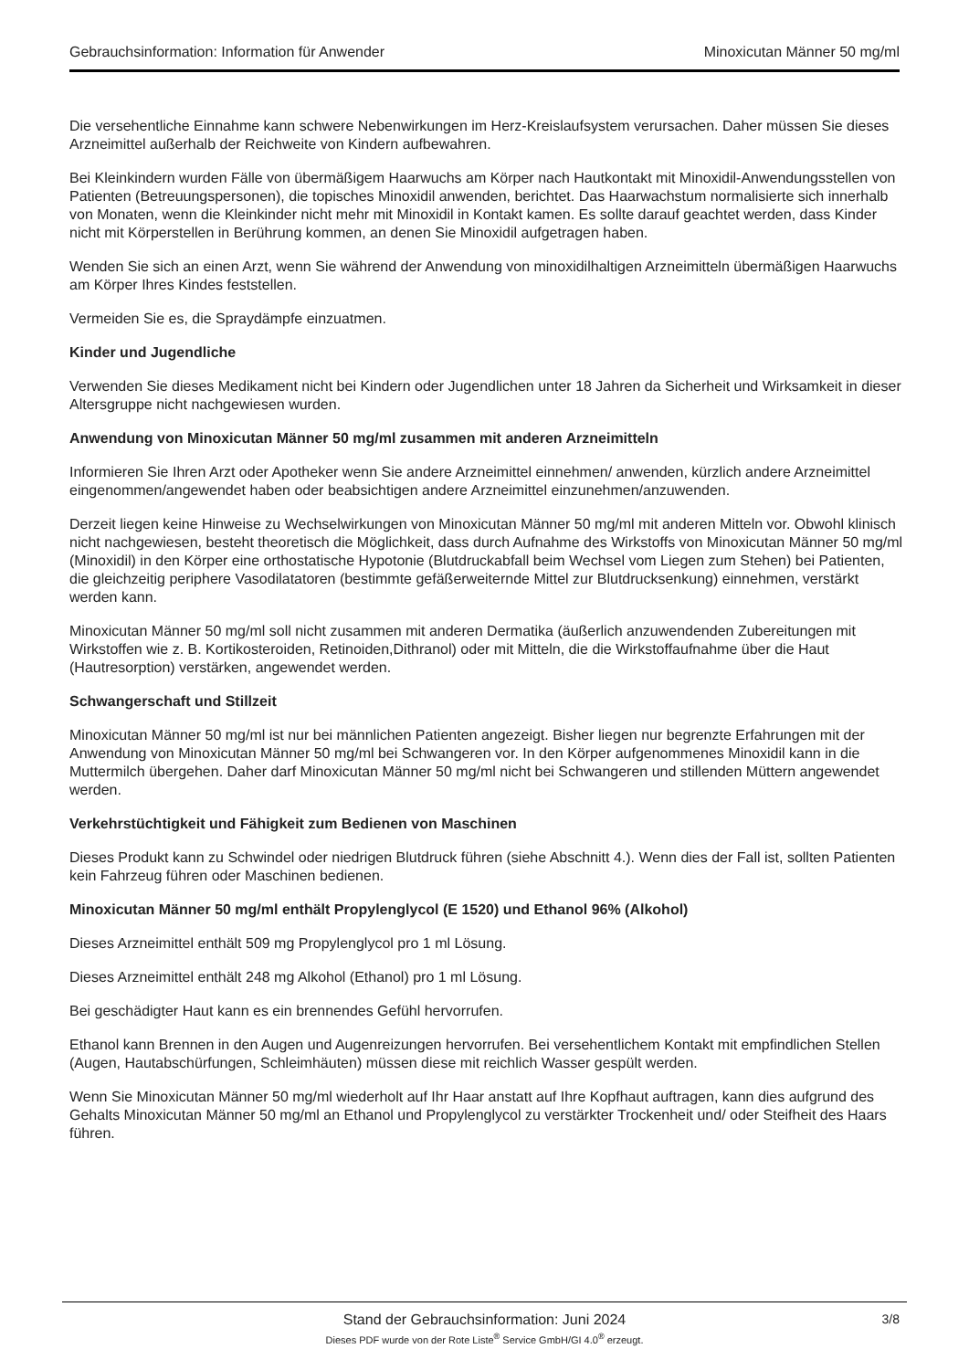Gebrauchsinformation: Information für Anwender Minoxicutan Männer 50 mg/ml
Die versehentliche Einnahme kann schwere Nebenwirkungen im Herz-Kreislaufsystem verursachen. Daher müssen Sie dieses Arzneimittel außerhalb der Reichweite von Kindern aufbewahren.
Bei Kleinkindern wurden Fälle von übermäßigem Haarwuchs am Körper nach Hautkontakt mit Minoxidil-Anwendungsstellen von Patienten (Betreuungspersonen), die topisches Minoxidil anwenden, berichtet. Das Haarwachstum normalisierte sich innerhalb von Monaten, wenn die Kleinkinder nicht mehr mit Minoxidil in Kontakt kamen. Es sollte darauf geachtet werden, dass Kinder nicht mit Körperstellen in Berührung kommen, an denen Sie Minoxidil aufgetragen haben.
Wenden Sie sich an einen Arzt, wenn Sie während der Anwendung von minoxidilhaltigen Arzneimitteln übermäßigen Haarwuchs am Körper Ihres Kindes feststellen.
Vermeiden Sie es, die Spraydämpfe einzuatmen.
Kinder und Jugendliche
Verwenden Sie dieses Medikament nicht bei Kindern oder Jugendlichen unter 18 Jahren da Sicherheit und Wirksamkeit in dieser Altersgruppe nicht nachgewiesen wurden.
Anwendung von Minoxicutan Männer 50 mg/ml zusammen mit anderen Arzneimitteln
Informieren Sie Ihren Arzt oder Apotheker wenn Sie andere Arzneimittel einnehmen/ anwenden, kürzlich andere Arzneimittel eingenommen/angewendet haben oder beabsichtigen andere Arzneimittel einzunehmen/anzuwenden.
Derzeit liegen keine Hinweise zu Wechselwirkungen von Minoxicutan Männer 50 mg/ml mit anderen Mitteln vor. Obwohl klinisch nicht nachgewiesen, besteht theoretisch die Möglichkeit, dass durch Aufnahme des Wirkstoffs von Minoxicutan Männer 50 mg/ml (Minoxidil) in den Körper eine orthostatische Hypotonie (Blutdruckabfall beim Wechsel vom Liegen zum Stehen) bei Patienten, die gleichzeitig periphere Vasodilatatoren (bestimmte gefäßerweiternde Mittel zur Blutdrucksenkung) einnehmen, verstärkt werden kann.
Minoxicutan Männer 50 mg/ml soll nicht zusammen mit anderen Dermatika (äußerlich anzuwendenden Zubereitungen mit Wirkstoffen wie z. B. Kortikosteroiden, Retinoiden,Dithranol) oder mit Mitteln, die die Wirkstoffaufnahme über die Haut (Hautresorption) verstärken, angewendet werden.
Schwangerschaft und Stillzeit
Minoxicutan Männer 50 mg/ml ist nur bei männlichen Patienten angezeigt. Bisher liegen nur begrenzte Erfahrungen mit der Anwendung von Minoxicutan Männer 50 mg/ml bei Schwangeren vor. In den Körper aufgenommenes Minoxidil kann in die Muttermilch übergehen. Daher darf Minoxicutan Männer 50 mg/ml nicht bei Schwangeren und stillenden Müttern angewendet werden.
Verkehrstüchtigkeit und Fähigkeit zum Bedienen von Maschinen
Dieses Produkt kann zu Schwindel oder niedrigen Blutdruck führen (siehe Abschnitt 4.). Wenn dies der Fall ist, sollten Patienten kein Fahrzeug führen oder Maschinen bedienen.
Minoxicutan Männer 50 mg/ml enthält Propylenglycol (E 1520) und Ethanol 96% (Alkohol)
Dieses Arzneimittel enthält 509 mg Propylenglycol pro 1 ml Lösung.
Dieses Arzneimittel enthält 248 mg Alkohol (Ethanol) pro 1 ml Lösung.
Bei geschädigter Haut kann es ein brennendes Gefühl hervorrufen.
Ethanol kann Brennen in den Augen und Augenreizungen hervorrufen. Bei versehentlichem Kontakt mit empfindlichen Stellen (Augen, Hautabschürfungen, Schleimhäuten) müssen diese mit reichlich Wasser gespült werden.
Wenn Sie Minoxicutan Männer 50 mg/ml wiederholt auf Ihr Haar anstatt auf Ihre Kopfhaut auftragen, kann dies aufgrund des Gehalts Minoxicutan Männer 50 mg/ml an Ethanol und Propylenglycol zu verstärkter Trockenheit und/ oder Steifheit des Haars führen.
Stand der Gebrauchsinformation: Juni 2024
3/8
Dieses PDF wurde von der Rote Liste<sup>®</sup> Service GmbH/GI 4.0<sup>®</sup> erzeugt.